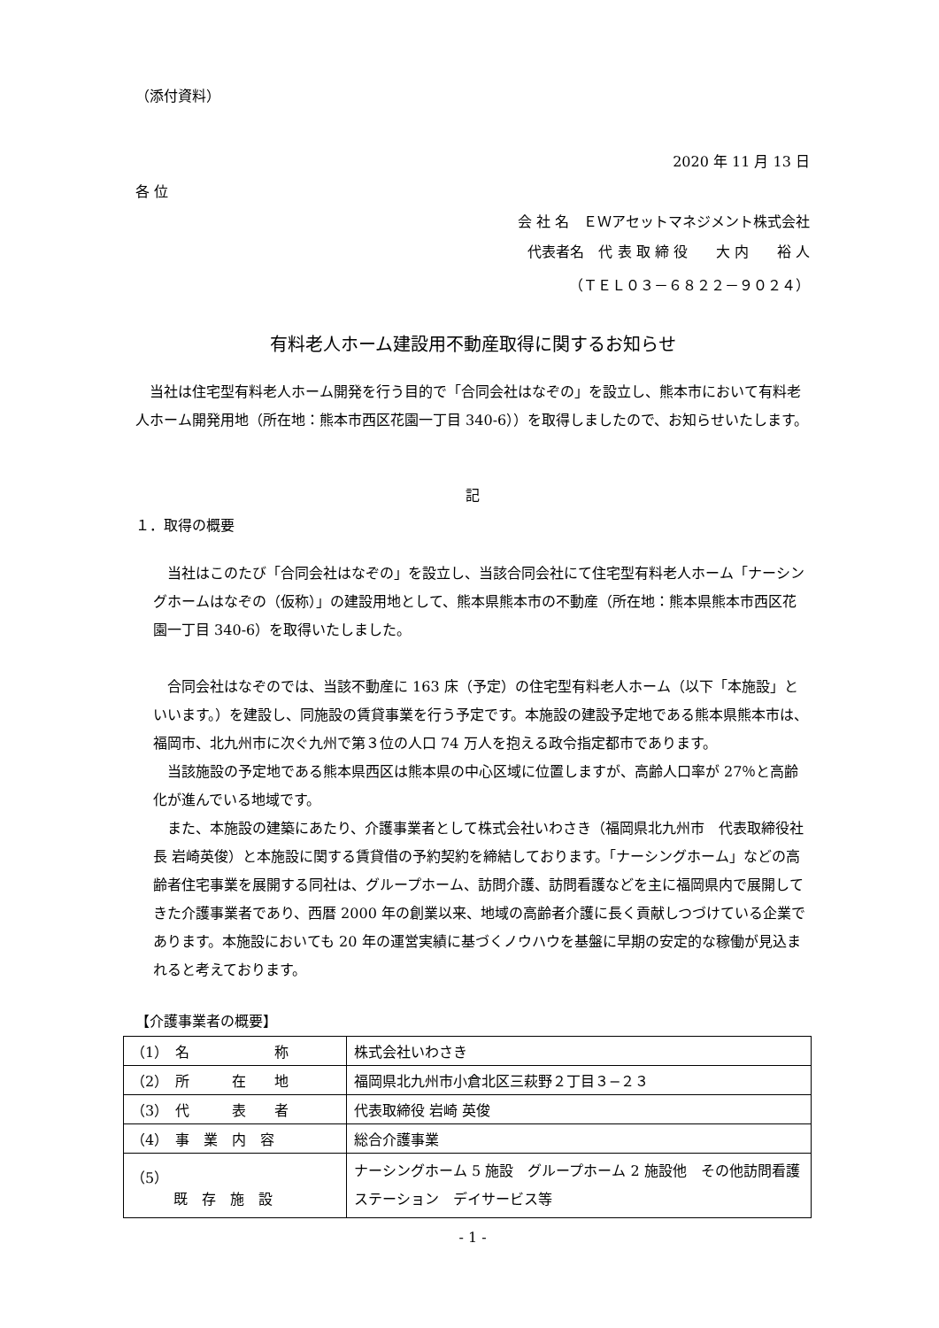（添付資料）
2020 年 11 月 13 日
各 位
会 社 名　ＥＷアセットマネジメント株式会社
代表者名　代 表 取 締 役　　大 内　　裕 人
（ＴＥＬ０３－６８２２－９０２４）
有料老人ホーム建設用不動産取得に関するお知らせ
　当社は住宅型有料老人ホーム開発を行う目的で「合同会社はなぞの」を設立し、熊本市において有料老人ホーム開発用地（所在地：熊本市西区花園一丁目 340-6））を取得しましたので、お知らせいたします。
記
１．取得の概要
　当社はこのたび「合同会社はなぞの」を設立し、当該合同会社にて住宅型有料老人ホーム「ナーシングホームはなぞの（仮称）」の建設用地として、熊本県熊本市の不動産（所在地：熊本県熊本市西区花園一丁目 340-6）を取得いたしました。
　合同会社はなぞのでは、当該不動産に 163 床（予定）の住宅型有料老人ホーム（以下「本施設」といいます。）を建設し、同施設の賃貸事業を行う予定です。本施設の建設予定地である熊本県熊本市は、福岡市、北九州市に次ぐ九州で第３位の人口 74 万人を抱える政令指定都市であります。
　当該施設の予定地である熊本県西区は熊本県の中心区域に位置しますが、高齢人口率が 27％と高齢化が進んでいる地域です。
　また、本施設の建築にあたり、介護事業者として株式会社いわさき（福岡県北九州市　代表取締役社長 岩崎英俊）と本施設に関する賃貸借の予約契約を締結しております。「ナーシングホーム」などの高齢者住宅事業を展開する同社は、グループホーム、訪問介護、訪問看護などを主に福岡県内で展開してきた介護事業者であり、西暦 2000 年の創業以来、地域の高齢者介護に長く貢献しつづけている企業であります。本施設においても 20 年の運営実績に基づくノウハウを基盤に早期の安定的な稼働が見込まれると考えております。
【介護事業者の概要】
| （1） 名 称 | 株式会社いわさき |
| （2） 所 在 地 | 福岡県北九州市小倉北区三萩野２丁目３−２３ |
| （3） 代 表 者 | 代表取締役 岩崎 英俊 |
| （4） 事 業 内 容 | 総合介護事業 |
| （5） 既 存 施 設 | ナーシングホーム 5 施設 グループホーム 2 施設他 その他訪問看護ステーション デイサービス等 |
- 1 -